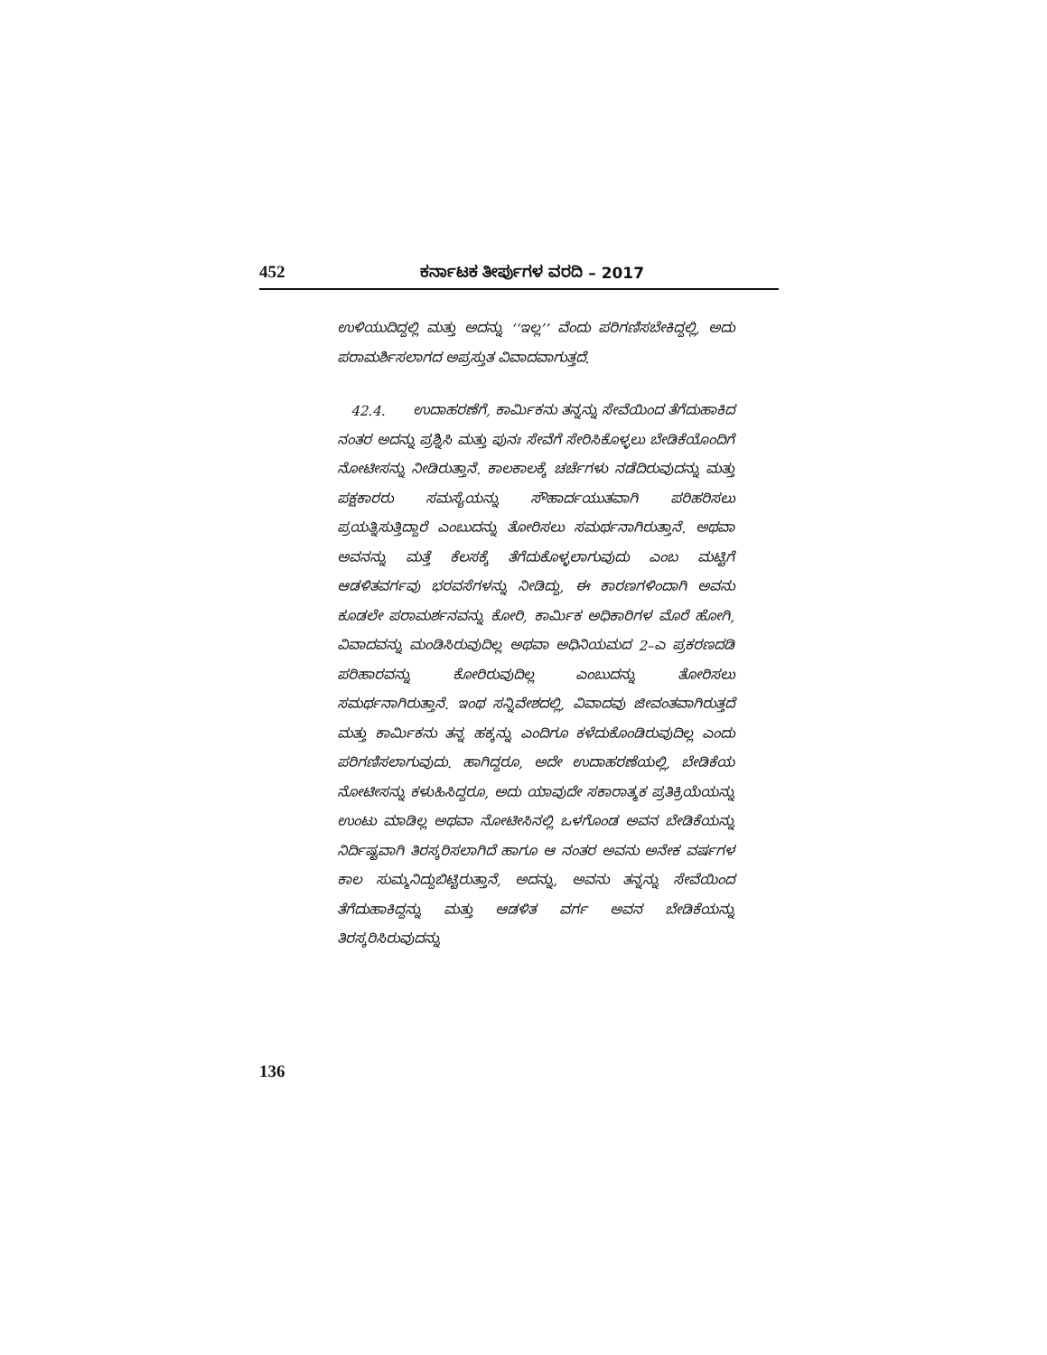452 ಕರ್ನಾಟಕ ತೀರ್ಪುಗಳ ವರದಿ – 2017
ಉಳಿಯುದಿದ್ದಲ್ಲಿ ಮತ್ತು ಅದನ್ನು ‘‘ಇಲ್ಲ’’ ವೆಂದು ಪರಿಗಣಿಸಬೇಕಿದ್ದಲ್ಲಿ, ಅದು ಪರಾಮರ್ಶಿಸಲಾಗದ ಅಪ್ರಸ್ತುತ ವಿವಾದವಾಗುತ್ತದೆ.
42.4. ಉದಾಹರಣೆಗೆ, ಕಾರ್ಮಿಕನು ತನ್ನನ್ನು ಸೇವೆಯಿಂದ ತೆಗೆದುಹಾಕಿದ ನಂತರ ಅದನ್ನು ಪ್ರಶ್ನಿಸಿ ಮತ್ತು ಪುನಃ ಸೇವೆಗೆ ಸೇರಿಸಿಕೊಳ್ಳಲು ಬೇಡಿಕೆಯೊಂದಿಗೆ ನೋಟೀಸನ್ನು ನೀಡಿರುತ್ತಾನೆ. ಕಾಲಕಾಲಕ್ಕೆ ಚರ್ಚೆಗಳು ನಡೆದಿರುವುದನ್ನು ಮತ್ತು ಪಕ್ಷಕಾರರು ಸಮಸ್ಯೆಯನ್ನು ಸೌಹಾರ್ದಯುತವಾಗಿ ಪರಿಹರಿಸಲು ಪ್ರಯತ್ನಿಸುತ್ತಿದ್ದಾರೆ ಎಂಬುದನ್ನು ತೋರಿಸಲು ಸಮರ್ಥನಾಗಿರುತ್ತಾನೆ. ಅಥವಾ ಅವನನ್ನು ಮತ್ತೆ ಕೆಲಸಕ್ಕೆ ತೆಗೆದುಕೊಳ್ಳಲಾಗುವುದು ಎಂಬ ಮಟ್ಟಿಗೆ ಆಡಳಿತವರ್ಗವು ಭರವಸೆಗಳನ್ನು ನೀಡಿದ್ದು, ಈ ಕಾರಣಗಳಿಂದಾಗಿ ಅವನು ಕೂಡಲೇ ಪರಾಮರ್ಶನವನ್ನು ಕೋರಿ, ಕಾರ್ಮಿಕ ಅಧಿಕಾರಿಗಳ ಮೊರೆ ಹೋಗಿ, ವಿವಾದವನ್ನು ಮಂಡಿಸಿರುವುದಿಲ್ಲ ಅಥವಾ ಅಧಿನಿಯಮದ 2–ಎ ಪ್ರಕರಣದಡಿ ಪರಿಹಾರವನ್ನು ಕೋರಿರುವುದಿಲ್ಲ ಎಂಬುದನ್ನು ತೋರಿಸಲು ಸಮರ್ಥನಾಗಿರುತ್ತಾನೆ. ಇಂಥ ಸನ್ನಿವೇಶದಲ್ಲಿ, ವಿವಾದವು ಜೀವಂತವಾಗಿರುತ್ತದೆ ಮತ್ತು ಕಾರ್ಮಿಕನು ತನ್ನ ಹಕ್ಕನ್ನು ಎಂದಿಗೂ ಕಳೆದುಕೊಂಡಿರುವುದಿಲ್ಲ ಎಂದು ಪರಿಗಣಿಸಲಾಗುವುದು. ಹಾಗಿದ್ದರೂ, ಅದೇ ಉದಾಹರಣೆಯಲ್ಲಿ, ಬೇಡಿಕೆಯ ನೋಟೀಸನ್ನು ಕಳುಹಿಸಿದ್ದರೂ, ಅದು ಯಾವುದೇ ಸಕಾರಾತ್ಮಕ ಪ್ರತಿಕ್ರಿಯೆಯನ್ನು ಉಂಟು ಮಾಡಿಲ್ಲ ಅಥವಾ ನೋಟೀಸಿನಲ್ಲಿ ಒಳಗೊಂಡ ಅವನ ಬೇಡಿಕೆಯನ್ನು ನಿರ್ದಿಷ್ಟವಾಗಿ ತಿರಸ್ಕರಿಸಲಾಗಿದೆ ಹಾಗೂ ಆ ನಂತರ ಅವನು ಅನೇಕ ವರ್ಷಗಳ ಕಾಲ ಸುಮ್ಮನಿದ್ದುಬಿಟ್ಟಿರುತ್ತಾನೆ, ಅದನ್ನು, ಅವನು ತನ್ನನ್ನು ಸೇವೆಯಿಂದ ತೆಗೆದುಹಾಕಿದ್ದನ್ನು ಮತ್ತು ಆಡಳಿತ ವರ್ಗ ಅವನ ಬೇಡಿಕೆಯನ್ನು ತಿರಸ್ಕರಿಸಿರುವುದನ್ನು
136